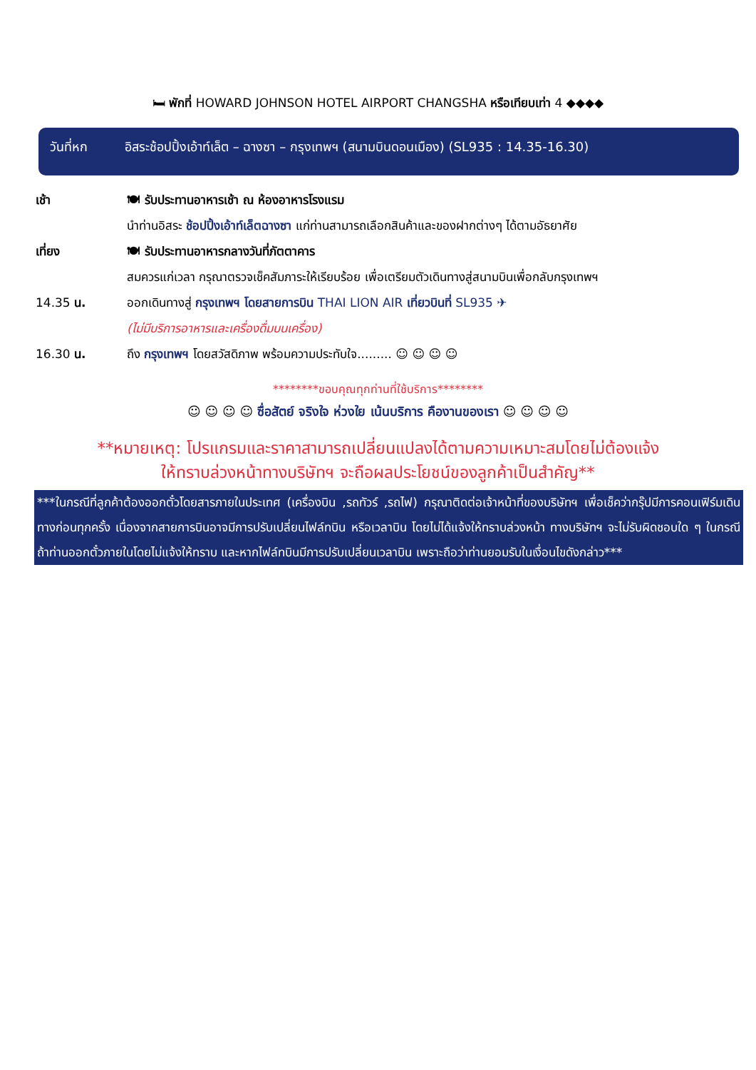🛏 พักที่ HOWARD JOHNSON HOTEL AIRPORT CHANGSHA หรือเทียบเท่า 4 ◆◆◆◆
วันที่หก อิสระช้อปปิ้งเอ้าท์เล็ต – ฉางซา – กรุงเทพฯ (สนามบินดอนเมือง) (SL935 : 14.35-16.30)
เช้า 🍽 รับประทานอาหารเช้า ณ ห้องอาหารโรงแรม
นำท่านอิสระ ช้อปปิ้งเอ้าท์เล็ตฉางซา แก่ท่านสามารถเลือกสินค้าและของฝากต่างๆ ได้ตามอัธยาศัย
เที่ยง 🍽 รับประทานอาหารกลางวันที่ภัตตาคาร
สมควรแก่เวลา กรุณาตรวจเช็คสัมภาระให้เรียบร้อย เพื่อเตรียมตัวเดินทางสู่สนามบินเพื่อกลับกรุงเทพฯ
14.35 น. ออกเดินทางสู่ กรุงเทพฯ โดยสายการบิน THAI LION AIR เที่ยวบินที่ SL935 ✈
(ไม่มีบริการอาหารและเครื่องดื่มบนเครื่อง)
16.30 น. ถึง กรุงเทพฯ โดยสวัสดิภาพ พร้อมความประทับใจ......... ☺ ☺ ☺ ☺
********ขอบคุณทุกท่านที่ใช้บริการ********
☺ ☺ ☺ ☺ ซื่อสัตย์ จริงใจ ห่วงใย เน้นบริการ คืองานของเรา ☺ ☺ ☺ ☺
**หมายเหตุ: โปรแกรมและราคาสามารถเปลี่ยนแปลงได้ตามความเหมาะสมโดยไม่ต้องแจ้ง
ให้ทราบล่วงหน้าทางบริษัทฯ จะถือผลประโยชน์ของลูกค้าเป็นสำคัญ**
***ในกรณีที่ลูกค้าต้องออกตั๋วโดยสารภายในประเทศ (เครื่องบิน ,รถทัวร์ ,รถไฟ) กรุณาติดต่อเจ้าหน้าที่ของบริษัทฯ เพื่อเช็คว่ากรุ๊ปมีการคอนเฟิร์มเดินทางก่อนทุกครั้ง เนื่องจากสายการบินอาจมีการปรับเปลี่ยนไฟล์ทบิน หรือเวลาบิน โดยไม่ได้แจ้งให้ทราบล่วงหน้า ทางบริษัทฯ จะไม่รับผิดชอบใด ๆ ในกรณี ถ้าท่านออกตั๋วภายในโดยไม่แจ้งให้ทราบ และหากไฟล์ทบินมีการปรับเปลี่ยนเวลาบิน เพราะถือว่าท่านยอมรับในเงื่อนไขดังกล่าว***